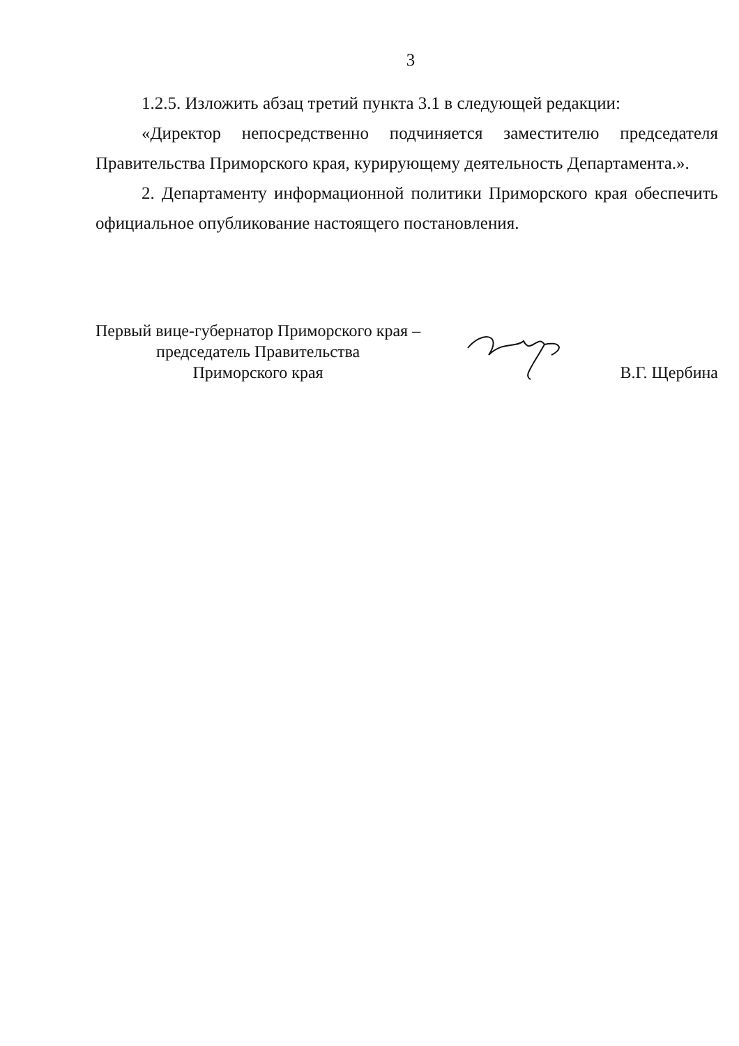3
1.2.5. Изложить абзац третий пункта 3.1 в следующей редакции:
«Директор непосредственно подчиняется заместителю председателя Правительства Приморского края, курирующему деятельность Департамента.».
2. Департаменту информационной политики Приморского края обеспечить официальное опубликование настоящего постановления.
Первый вице-губернатор Приморского края –
председатель Правительства
Приморского края
В.Г. Щербина